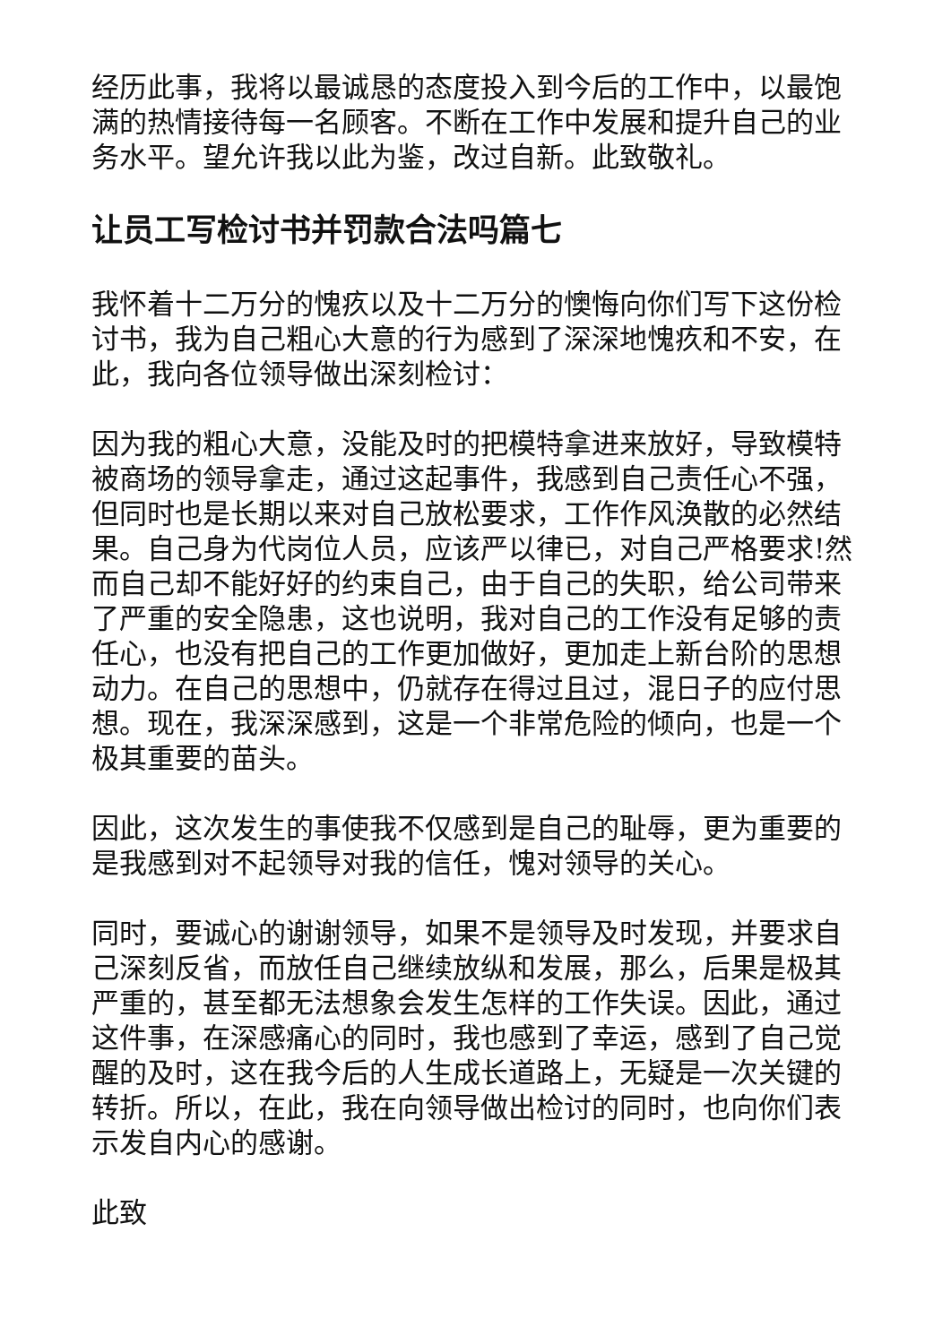经历此事，我将以最诚恳的态度投入到今后的工作中，以最饱满的热情接待每一名顾客。不断在工作中发展和提升自己的业务水平。望允许我以此为鉴，改过自新。此致敬礼。
让员工写检讨书并罚款合法吗篇七
我怀着十二万分的愧疚以及十二万分的懊悔向你们写下这份检讨书，我为自己粗心大意的行为感到了深深地愧疚和不安，在此，我向各位领导做出深刻检讨：
因为我的粗心大意，没能及时的把模特拿进来放好，导致模特被商场的领导拿走，通过这起事件，我感到自己责任心不强，但同时也是长期以来对自己放松要求，工作作风涣散的必然结果。自己身为代岗位人员，应该严以律已，对自己严格要求!然而自己却不能好好的约束自己，由于自己的失职，给公司带来了严重的安全隐患，这也说明，我对自己的工作没有足够的责任心，也没有把自己的工作更加做好，更加走上新台阶的思想动力。在自己的思想中，仍就存在得过且过，混日子的应付思想。现在，我深深感到，这是一个非常危险的倾向，也是一个极其重要的苗头。
因此，这次发生的事使我不仅感到是自己的耻辱，更为重要的是我感到对不起领导对我的信任，愧对领导的关心。
同时，要诚心的谢谢领导，如果不是领导及时发现，并要求自己深刻反省，而放任自己继续放纵和发展，那么，后果是极其严重的，甚至都无法想象会发生怎样的工作失误。因此，通过这件事，在深感痛心的同时，我也感到了幸运，感到了自己觉醒的及时，这在我今后的人生成长道路上，无疑是一次关键的转折。所以，在此，我在向领导做出检讨的同时，也向你们表示发自内心的感谢。
此致